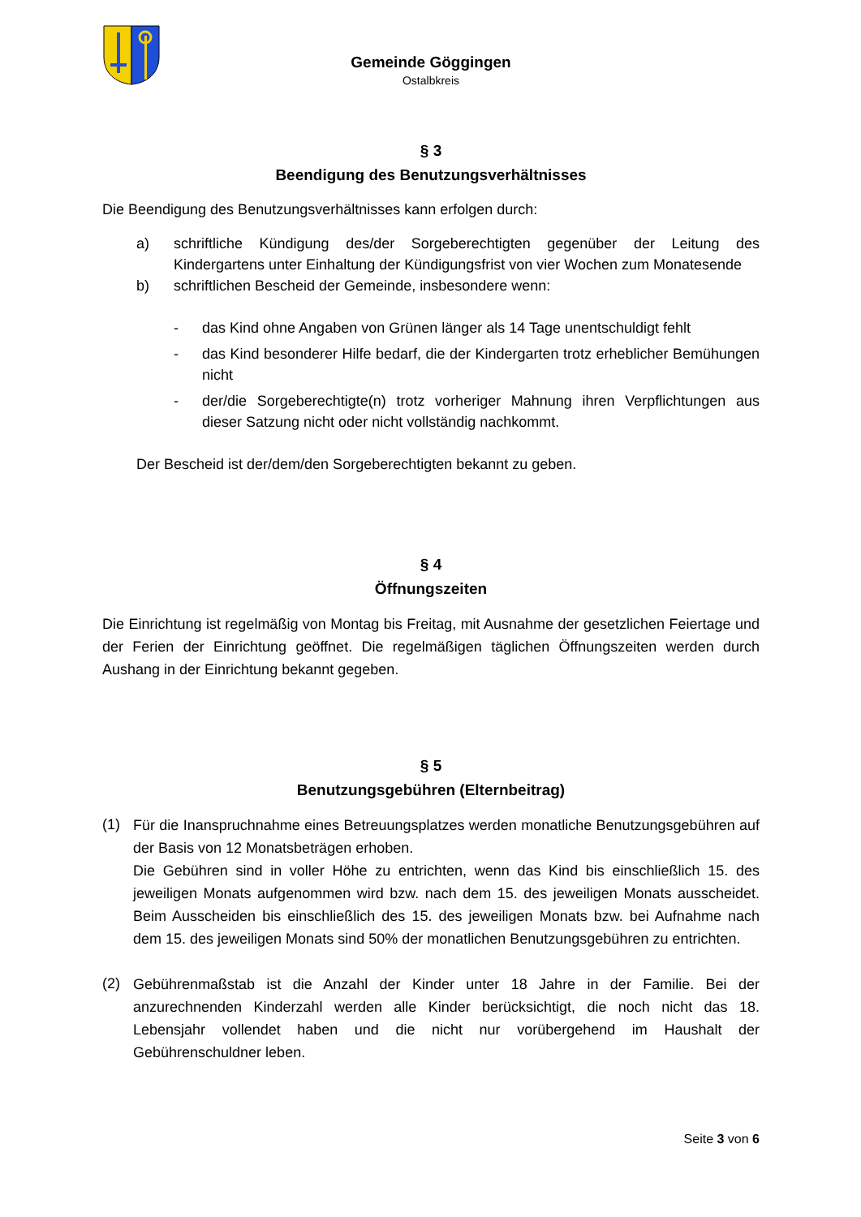Gemeinde Göggingen
Ostalbkreis
§ 3
Beendigung des Benutzungsverhältnisses
Die Beendigung des Benutzungsverhältnisses kann erfolgen durch:
a)
schriftliche Kündigung des/der Sorgeberechtigten gegenüber der Leitung des Kindergartens unter Einhaltung der Kündigungsfrist von vier Wochen zum Monatesende
b)
schriftlichen Bescheid der Gemeinde, insbesondere wenn:
-
das Kind ohne Angaben von Grünen länger als 14 Tage unentschuldigt fehlt
-
das Kind besonderer Hilfe bedarf, die der Kindergarten trotz erheblicher Bemühungen nicht
-
der/die Sorgeberechtigte(n) trotz vorheriger Mahnung ihren Verpflichtungen aus dieser Satzung nicht oder nicht vollständig nachkommt.
Der Bescheid ist der/dem/den Sorgeberechtigten bekannt zu geben.
§ 4
Öffnungszeiten
Die Einrichtung ist regelmäßig von Montag bis Freitag, mit Ausnahme der gesetzlichen Feiertage und der Ferien der Einrichtung geöffnet. Die regelmäßigen täglichen Öffnungszeiten werden durch Aushang in der Einrichtung bekannt gegeben.
§ 5
Benutzungsgebühren (Elternbeitrag)
(1)
Für die Inanspruchnahme eines Betreuungsplatzes werden monatliche Benutzungsgebühren auf der Basis von 12 Monatsbeträgen erhoben.
Die Gebühren sind in voller Höhe zu entrichten, wenn das Kind bis einschließlich 15. des jeweiligen Monats aufgenommen wird bzw. nach dem 15. des jeweiligen Monats ausscheidet. Beim Ausscheiden bis einschließlich des 15. des jeweiligen Monats bzw. bei Aufnahme nach dem 15. des jeweiligen Monats sind 50% der monatlichen Benutzungsgebühren zu entrichten.
(2)
Gebührenmaßstab ist die Anzahl der Kinder unter 18 Jahre in der Familie. Bei der anzurechnenden Kinderzahl werden alle Kinder berücksichtigt, die noch nicht das 18. Lebensjahr vollendet haben und die nicht nur vorübergehend im Haushalt der Gebührenschuldner leben.
Seite 3 von 6